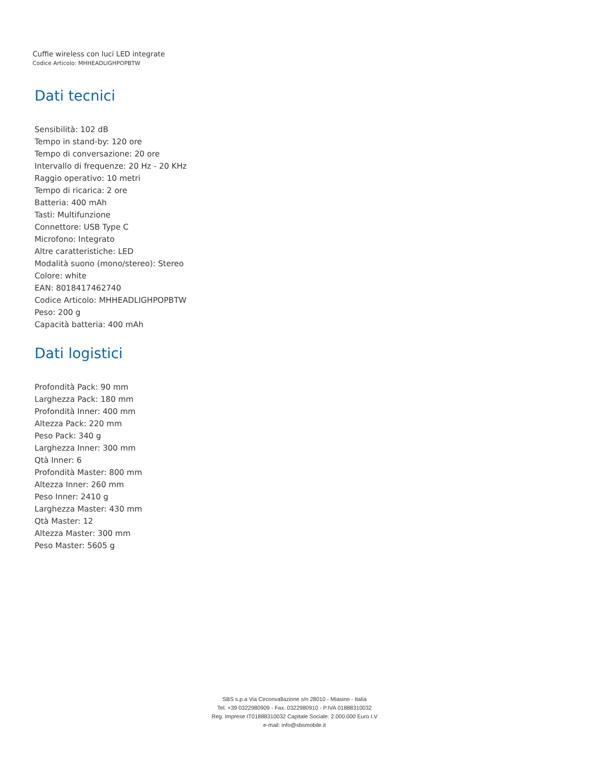Cuffie wireless con luci LED integrate
Codice Articolo: MHHEADLIGHPOPBTW
Dati tecnici
Sensibilità: 102 dB
Tempo in stand-by: 120 ore
Tempo di conversazione: 20 ore
Intervallo di frequenze: 20 Hz - 20 KHz
Raggio operativo: 10 metri
Tempo di ricarica: 2 ore
Batteria: 400 mAh
Tasti: Multifunzione
Connettore: USB Type C
Microfono: Integrato
Altre caratteristiche: LED
Modalità suono (mono/stereo): Stereo
Colore: white
EAN: 8018417462740
Codice Articolo: MHHEADLIGHPOPBTW
Peso: 200 g
Capacità batteria: 400 mAh
Dati logistici
Profondità Pack: 90 mm
Larghezza Pack: 180 mm
Profondità Inner: 400 mm
Altezza Pack: 220 mm
Peso Pack: 340 g
Larghezza Inner: 300 mm
Qtà Inner: 6
Profondità Master: 800 mm
Altezza Inner: 260 mm
Peso Inner: 2410 g
Larghezza Master: 430 mm
Qtà Master: 12
Altezza Master: 300 mm
Peso Master: 5605 g
SBS s.p.a Via Circonvallazione s/n 28010 - Miasino - Italia
Tel. +39 0322980909 - Fax. 0322980910 - P.IVA 01888310032
Reg. Imprese IT01888310032 Capitale Sociale: 2.000.000 Euro I.V
e-mail: info@sbsmobile.it